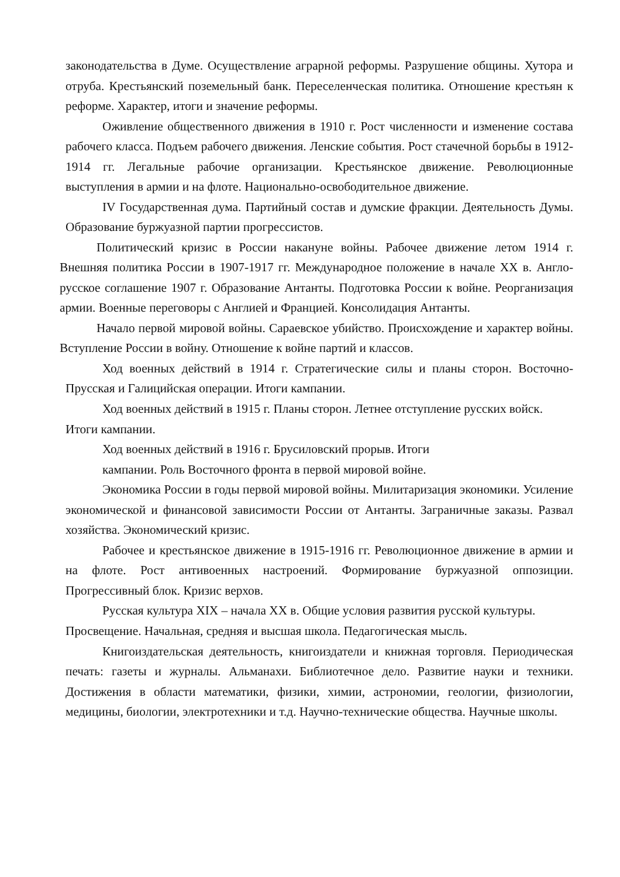законодательства в Думе. Осуществление аграрной реформы. Разрушение общины. Хутора и отруба. Крестьянский поземельный банк. Переселенческая политика. Отношение крестьян к реформе. Характер, итоги и значение реформы.
Оживление общественного движения в 1910 г. Рост численности и изменение состава рабочего класса. Подъем рабочего движения. Ленские события. Рост стачечной борьбы в 1912-1914 гг. Легальные рабочие организации. Крестьянское движение. Революционные выступления в армии и на флоте. Национально-освободительное движение.
IV Государственная дума. Партийный состав и думские фракции. Деятельность Думы. Образование буржуазной партии прогрессистов.
Политический кризис в России накануне войны. Рабочее движение летом 1914 г. Внешняя политика России в 1907-1917 гг. Международное положение в начале XX в. Англо-русское соглашение 1907 г. Образование Антанты. Подготовка России к войне. Реорганизация армии. Военные переговоры с Англией и Францией. Консолидация Антанты.
Начало первой мировой войны. Сараевское убийство. Происхождение и характер войны. Вступление России в войну. Отношение к войне партий и классов.
Ход военных действий в 1914 г. Стратегические силы и планы сторон. Восточно- Прусская и Галицийская операции. Итоги кампании.
Ход военных действий в 1915 г. Планы сторон. Летнее отступление русских войск.
Итоги кампании.
Ход военных действий в 1916 г. Брусиловский прорыв. Итоги
кампании. Роль Восточного фронта в первой мировой войне.
Экономика России в годы первой мировой войны. Милитаризация экономики. Усиление экономической и финансовой зависимости России от Антанты. Заграничные заказы. Развал хозяйства. Экономический кризис.
Рабочее и крестьянское движение в 1915-1916 гг. Революционное движение в армии и на флоте. Рост антивоенных настроений. Формирование буржуазной оппозиции. Прогрессивный блок. Кризис верхов.
Русская культура XIX – начала XX в. Общие условия развития русской культуры.
Просвещение. Начальная, средняя и высшая школа. Педагогическая мысль.
Книгоиздательская деятельность, книгоиздатели и книжная торговля. Периодическая печать: газеты и журналы. Альманахи. Библиотечное дело. Развитие науки и техники. Достижения в области математики, физики, химии, астрономии, геологии, физиологии, медицины, биологии, электротехники и т.д. Научно-технические общества. Научные школы.